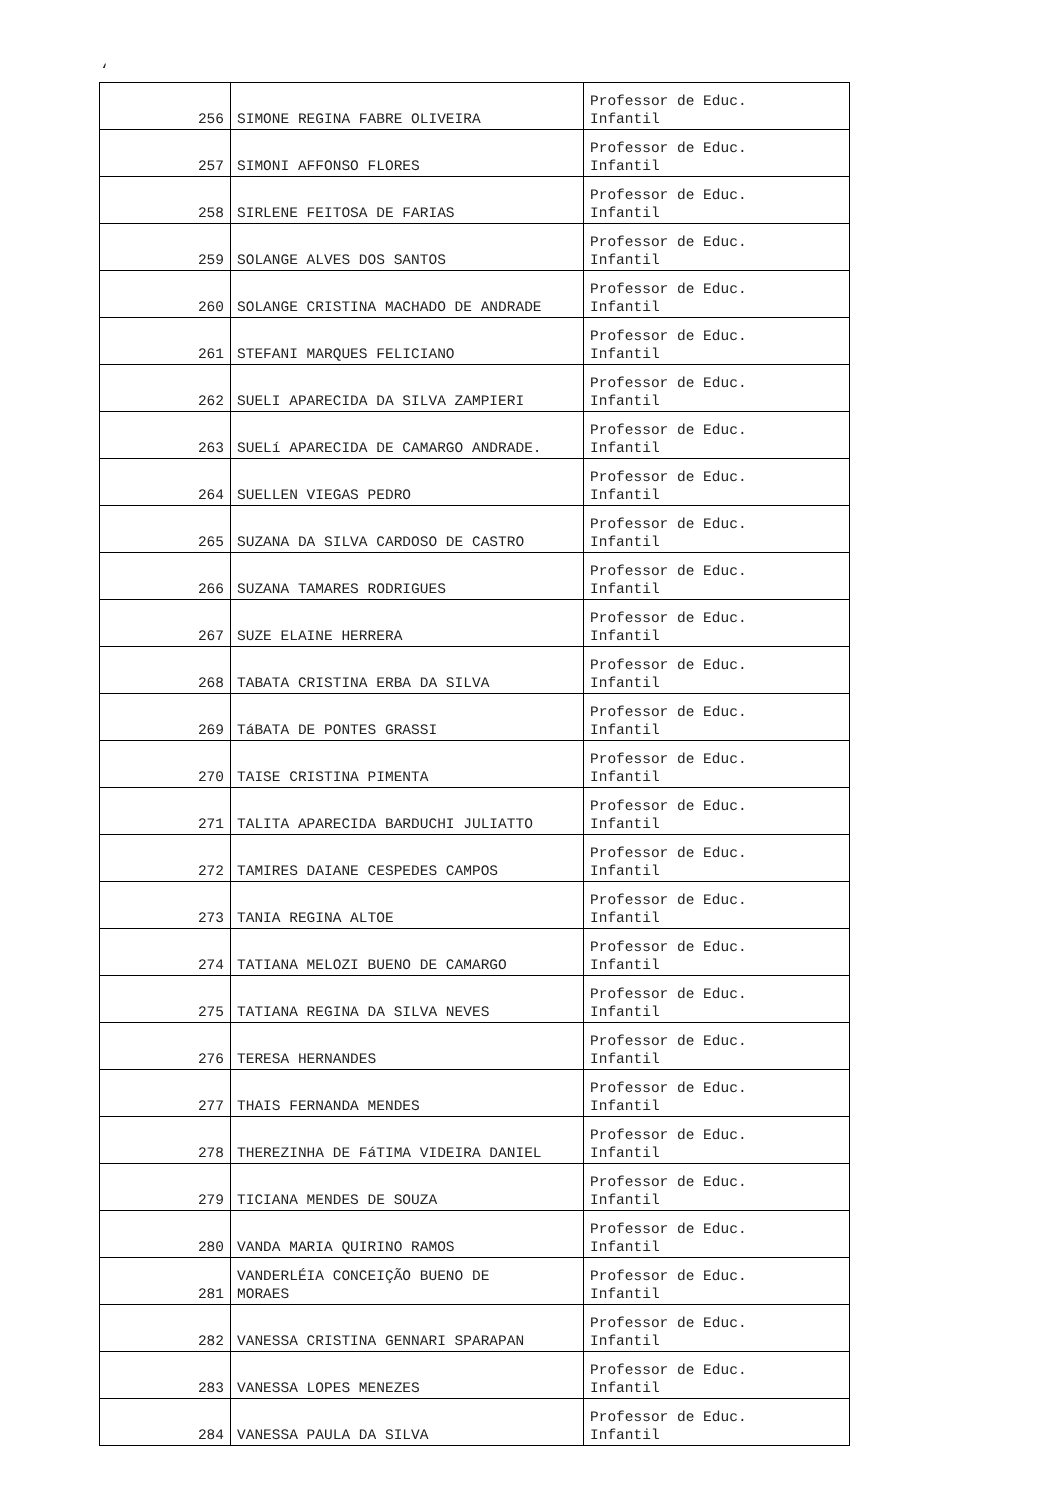‘
| 256 | SIMONE REGINA FABRE OLIVEIRA | Professor de Educ. Infantil |
| 257 | SIMONI AFFONSO FLORES | Professor de Educ. Infantil |
| 258 | SIRLENE FEITOSA DE FARIAS | Professor de Educ. Infantil |
| 259 | SOLANGE ALVES DOS SANTOS | Professor de Educ. Infantil |
| 260 | SOLANGE CRISTINA MACHADO DE ANDRADE | Professor de Educ. Infantil |
| 261 | STEFANI MARQUES FELICIANO | Professor de Educ. Infantil |
| 262 | SUELI APARECIDA DA SILVA ZAMPIERI | Professor de Educ. Infantil |
| 263 | SUELí APARECIDA DE CAMARGO ANDRADE. | Professor de Educ. Infantil |
| 264 | SUELLEN VIEGAS PEDRO | Professor de Educ. Infantil |
| 265 | SUZANA DA SILVA CARDOSO DE CASTRO | Professor de Educ. Infantil |
| 266 | SUZANA TAMARES RODRIGUES | Professor de Educ. Infantil |
| 267 | SUZE ELAINE HERRERA | Professor de Educ. Infantil |
| 268 | TABATA CRISTINA ERBA DA SILVA | Professor de Educ. Infantil |
| 269 | TáBATA DE PONTES GRASSI | Professor de Educ. Infantil |
| 270 | TAISE CRISTINA PIMENTA | Professor de Educ. Infantil |
| 271 | TALITA APARECIDA BARDUCHI JULIATTO | Professor de Educ. Infantil |
| 272 | TAMIRES DAIANE CESPEDES CAMPOS | Professor de Educ. Infantil |
| 273 | TANIA REGINA ALTOE | Professor de Educ. Infantil |
| 274 | TATIANA MELOZI BUENO DE CAMARGO | Professor de Educ. Infantil |
| 275 | TATIANA REGINA DA SILVA NEVES | Professor de Educ. Infantil |
| 276 | TERESA HERNANDES | Professor de Educ. Infantil |
| 277 | THAIS FERNANDA MENDES | Professor de Educ. Infantil |
| 278 | THEREZINHA DE FáTIMA VIDEIRA DANIEL | Professor de Educ. Infantil |
| 279 | TICIANA MENDES DE SOUZA | Professor de Educ. Infantil |
| 280 | VANDA MARIA QUIRINO RAMOS | Professor de Educ. Infantil |
| 281 | VANDERLÉIA CONCEIÇÃO BUENO DE MORAES | Professor de Educ. Infantil |
| 282 | VANESSA CRISTINA GENNARI SPARAPAN | Professor de Educ. Infantil |
| 283 | VANESSA LOPES MENEZES | Professor de Educ. Infantil |
| 284 | VANESSA PAULA DA SILVA | Professor de Educ. Infantil |